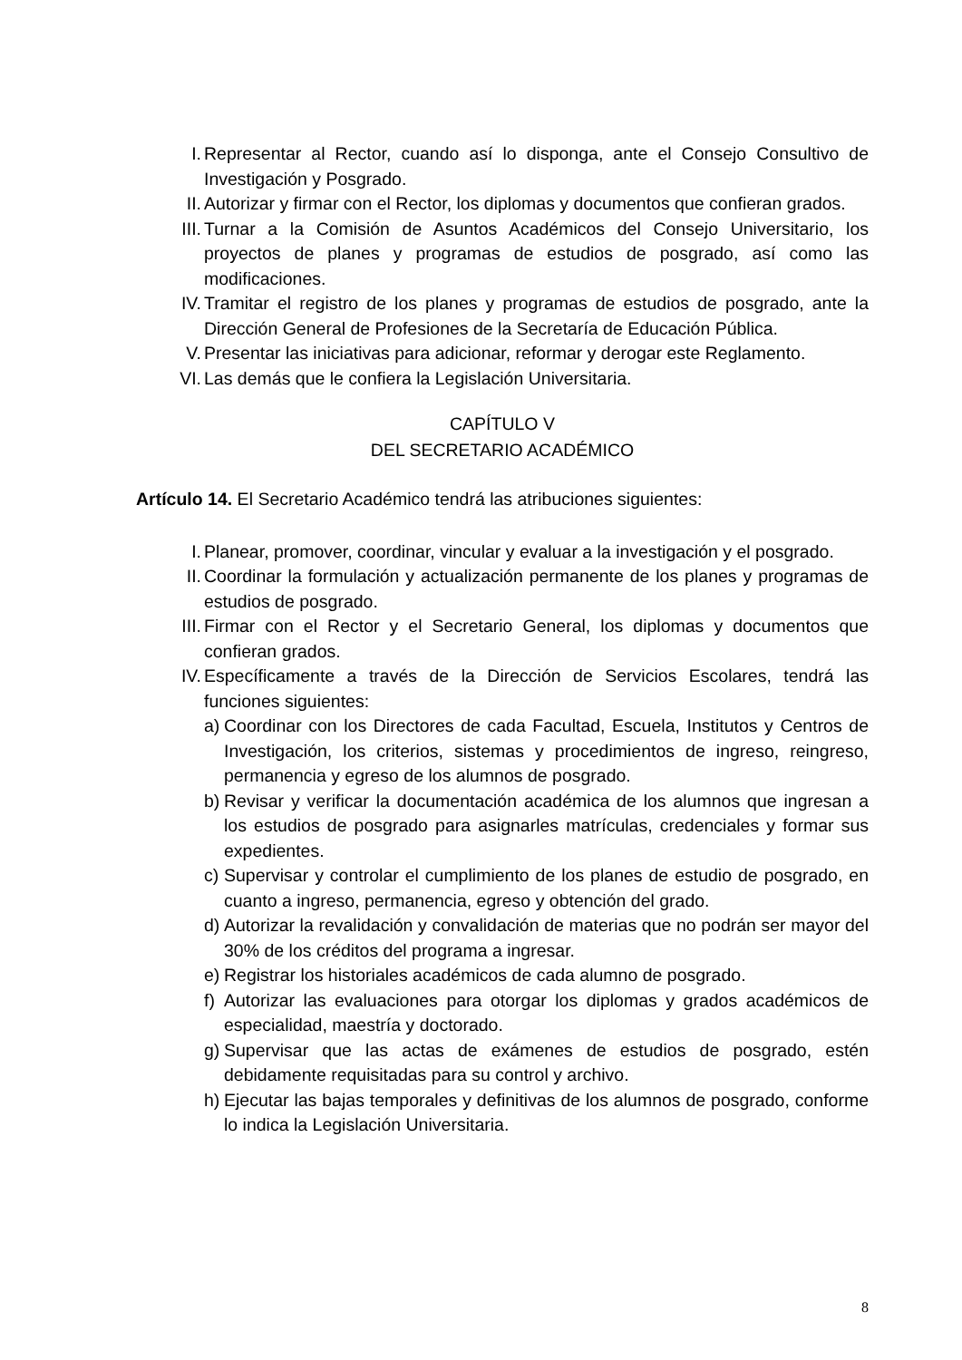I. Representar al Rector, cuando así lo disponga, ante el Consejo Consultivo de Investigación y Posgrado.
II. Autorizar y firmar con el Rector, los diplomas y documentos que confieran grados.
III. Turnar a la Comisión de Asuntos Académicos del Consejo Universitario, los proyectos de planes y programas de estudios de posgrado, así como las modificaciones.
IV. Tramitar el registro de los planes y programas de estudios de posgrado, ante la Dirección General de Profesiones de la Secretaría de Educación Pública.
V. Presentar las iniciativas para adicionar, reformar y derogar este Reglamento.
VI. Las demás que le confiera la Legislación Universitaria.
CAPÍTULO V
DEL SECRETARIO ACADÉMICO
Artículo 14. El Secretario Académico tendrá las atribuciones siguientes:
I. Planear, promover, coordinar, vincular y evaluar a la investigación y el posgrado.
II. Coordinar la formulación y actualización permanente de los planes y programas de estudios de posgrado.
III. Firmar con el Rector y el Secretario General, los diplomas y documentos que confieran grados.
IV. Específicamente a través de la Dirección de Servicios Escolares, tendrá las funciones siguientes:
a) Coordinar con los Directores de cada Facultad, Escuela, Institutos y Centros de Investigación, los criterios, sistemas y procedimientos de ingreso, reingreso, permanencia y egreso de los alumnos de posgrado.
b) Revisar y verificar la documentación académica de los alumnos que ingresan a los estudios de posgrado para asignarles matrículas, credenciales y formar sus expedientes.
c) Supervisar y controlar el cumplimiento de los planes de estudio de posgrado, en cuanto a ingreso, permanencia, egreso y obtención del grado.
d) Autorizar la revalidación y convalidación de materias que no podrán ser mayor del 30% de los créditos del programa a ingresar.
e) Registrar los historiales académicos de cada alumno de posgrado.
f) Autorizar las evaluaciones para otorgar los diplomas y grados académicos de especialidad, maestría y doctorado.
g) Supervisar que las actas de exámenes de estudios de posgrado, estén debidamente requisitadas para su control y archivo.
h) Ejecutar las bajas temporales y definitivas de los alumnos de posgrado, conforme lo indica la Legislación Universitaria.
8